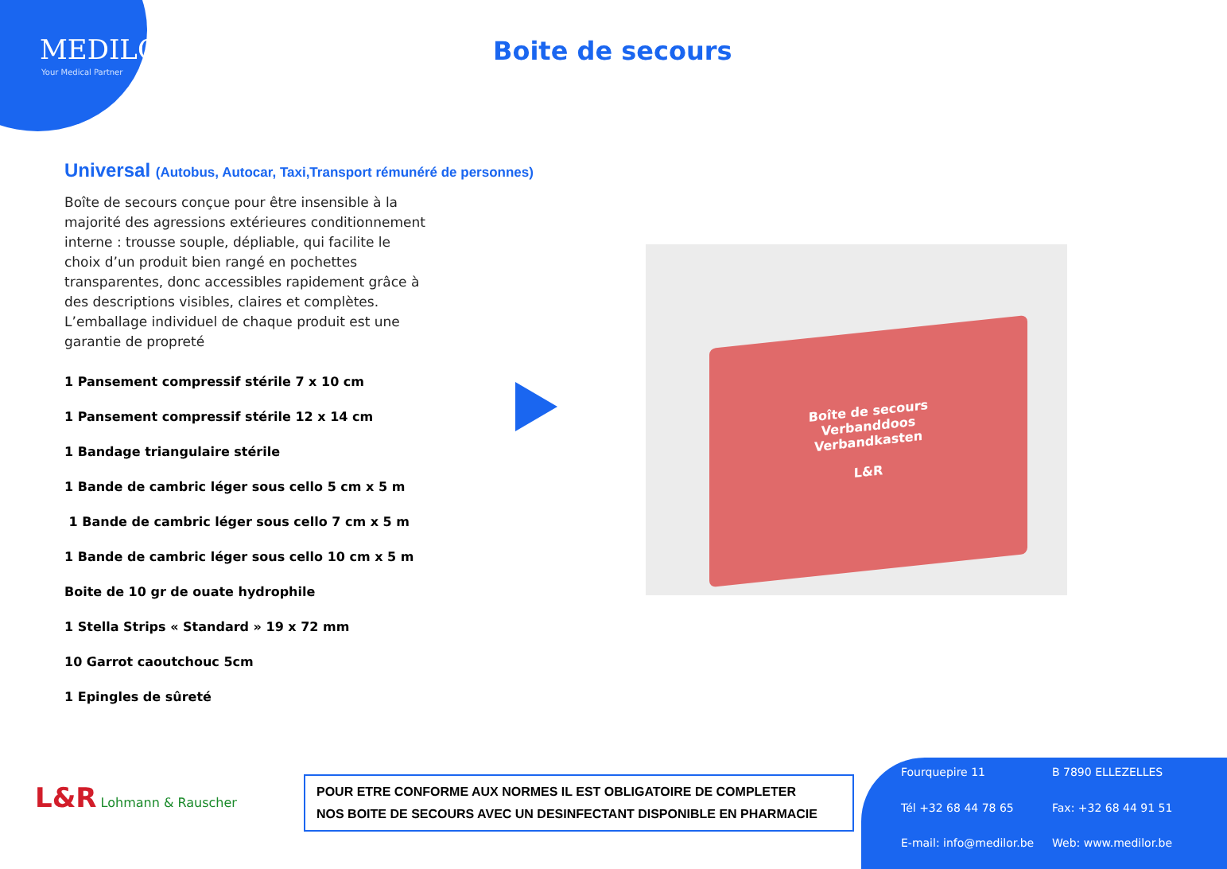MEDILOR
Your Medical Partner
Boite de secours
Universal (Autobus, Autocar, Taxi,Transport rémunéré de personnes)
Boîte de secours conçue pour être insensible à la majorité des agressions extérieures conditionnement interne : trousse souple, dépliable, qui facilite le choix d’un produit bien rangé en pochettes transparentes, donc accessibles rapidement grâce à des descriptions visibles, claires et complètes. L’emballage individuel de chaque produit est une garantie de propreté
1 Pansement compressif stérile 7 x 10 cm
1 Pansement compressif stérile 12 x 14 cm
1 Bandage triangulaire stérile
1 Bande de cambric léger sous cello 5 cm x 5 m
1 Bande de cambric léger sous cello 7 cm x 5 m
1 Bande de cambric léger sous cello 10 cm x 5 m
Boite de 10 gr de ouate hydrophile
1 Stella Strips « Standard » 19 x 72 mm
10 Garrot caoutchouc 5cm
1 Epingles de sûreté
Boîte de secours
Verbanddoos
Verbandkasten
L&R
L&R Lohmann & Rauscher
POUR ETRE CONFORME AUX NORMES IL EST OBLIGATOIRE DE COMPLETER
NOS BOITE DE SECOURS AVEC UN DESINFECTANT DISPONIBLE EN PHARMACIE
Fourquepire 11 B 7890 ELLEZELLES Tél +32 68 44 78 65 Fax: +32 68 44 91 51 E-mail: info@medilor.be Web: www.medilor.be